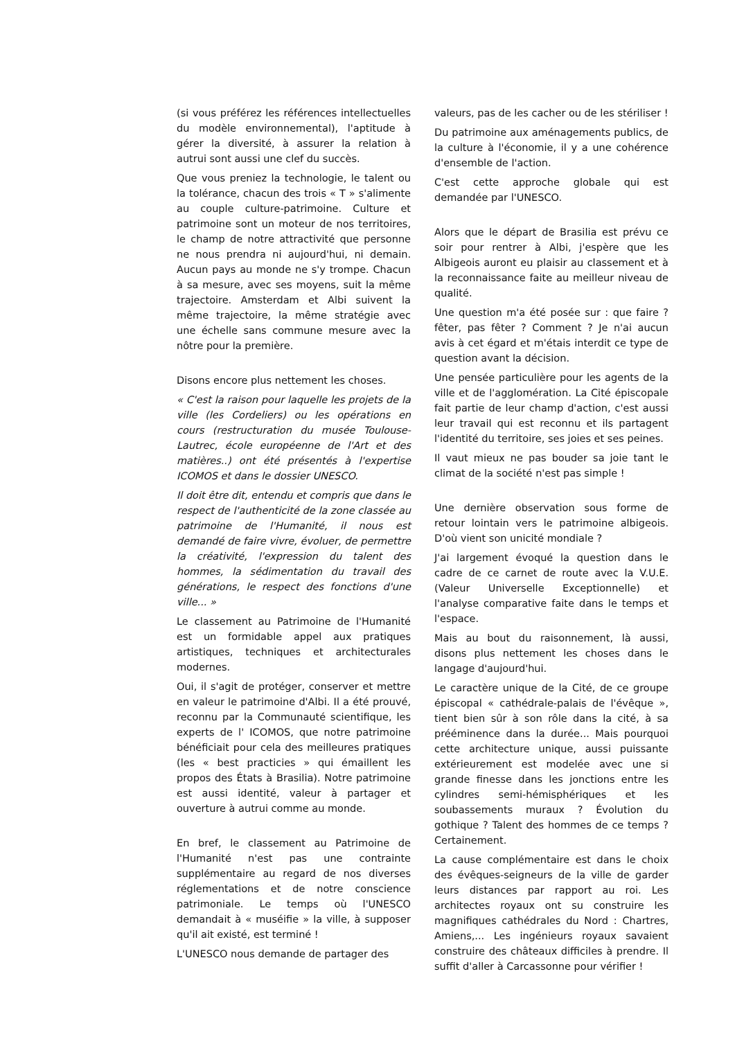(si vous préférez les références intellectuelles du modèle environnemental), l'aptitude à gérer la diversité, à assurer la relation à autrui sont aussi une clef du succès.
Que vous preniez la technologie, le talent ou la tolérance, chacun des trois « T » s'alimente au couple culture-patrimoine. Culture et patrimoine sont un moteur de nos territoires, le champ de notre attractivité que personne ne nous prendra ni aujourd'hui, ni demain. Aucun pays au monde ne s'y trompe. Chacun à sa mesure, avec ses moyens, suit la même trajectoire. Amsterdam et Albi suivent la même trajectoire, la même stratégie avec une échelle sans commune mesure avec la nôtre pour la première.
Disons encore plus nettement les choses.
« C'est la raison pour laquelle les projets de la ville (les Cordeliers) ou les opérations en cours (restructuration du musée Toulouse-Lautrec, école européenne de l'Art et des matières..) ont été présentés à l'expertise ICOMOS et dans le dossier UNESCO.
Il doit être dit, entendu et compris que dans le respect de l'authenticité de la zone classée au patrimoine de l'Humanité, il nous est demandé de faire vivre, évoluer, de permettre la créativité, l'expression du talent des hommes, la sédimentation du travail des générations, le respect des fonctions d'une ville... »
Le classement au Patrimoine de l'Humanité est un formidable appel aux pratiques artistiques, techniques et architecturales modernes.
Oui, il s'agit de protéger, conserver et mettre en valeur le patrimoine d'Albi. Il a été prouvé, reconnu par la Communauté scientifique, les experts de l' ICOMOS, que notre patrimoine bénéficiait pour cela des meilleures pratiques (les « best practicies » qui émaillent les propos des États à Brasilia). Notre patrimoine est aussi identité, valeur à partager et ouverture à autrui comme au monde.
En bref, le classement au Patrimoine de l'Humanité n'est pas une contrainte supplémentaire au regard de nos diverses réglementations et de notre conscience patrimoniale. Le temps où l'UNESCO demandait à « muséifie » la ville, à supposer qu'il ait existé, est terminé !
L'UNESCO nous demande de partager des
valeurs, pas de les cacher ou de les stériliser !
Du patrimoine aux aménagements publics, de la culture à l'économie, il y a une cohérence d'ensemble de l'action.
C'est cette approche globale qui est demandée par l'UNESCO.
Alors que le départ de Brasilia est prévu ce soir pour rentrer à Albi, j'espère que les Albigeois auront eu plaisir au classement et à la reconnaissance faite au meilleur niveau de qualité.
Une question m'a été posée sur : que faire ? fêter, pas fêter ? Comment ? Je n'ai aucun avis à cet égard et m'étais interdit ce type de question avant la décision.
Une pensée particulière pour les agents de la ville et de l'agglomération. La Cité épiscopale fait partie de leur champ d'action, c'est aussi leur travail qui est reconnu et ils partagent l'identité du territoire, ses joies et ses peines.
Il vaut mieux ne pas bouder sa joie tant le climat de la société n'est pas simple !
Une dernière observation sous forme de retour lointain vers le patrimoine albigeois. D'où vient son unicité mondiale ?
J'ai largement évoqué la question dans le cadre de ce carnet de route avec la V.U.E. (Valeur Universelle Exceptionnelle) et l'analyse comparative faite dans le temps et l'espace.
Mais au bout du raisonnement, là aussi, disons plus nettement les choses dans le langage d'aujourd'hui.
Le caractère unique de la Cité, de ce groupe épiscopal « cathédrale-palais de l'évêque », tient bien sûr à son rôle dans la cité, à sa prééminence dans la durée... Mais pourquoi cette architecture unique, aussi puissante extérieurement est modelée avec une si grande finesse dans les jonctions entre les cylindres semi-hémisphériques et les soubassements muraux ? Évolution du gothique ? Talent des hommes de ce temps ? Certainement.
La cause complémentaire est dans le choix des évêques-seigneurs de la ville de garder leurs distances par rapport au roi. Les architectes royaux ont su construire les magnifiques cathédrales du Nord : Chartres, Amiens,... Les ingénieurs royaux savaient construire des châteaux difficiles à prendre. Il suffit d'aller à Carcassonne pour vérifier !